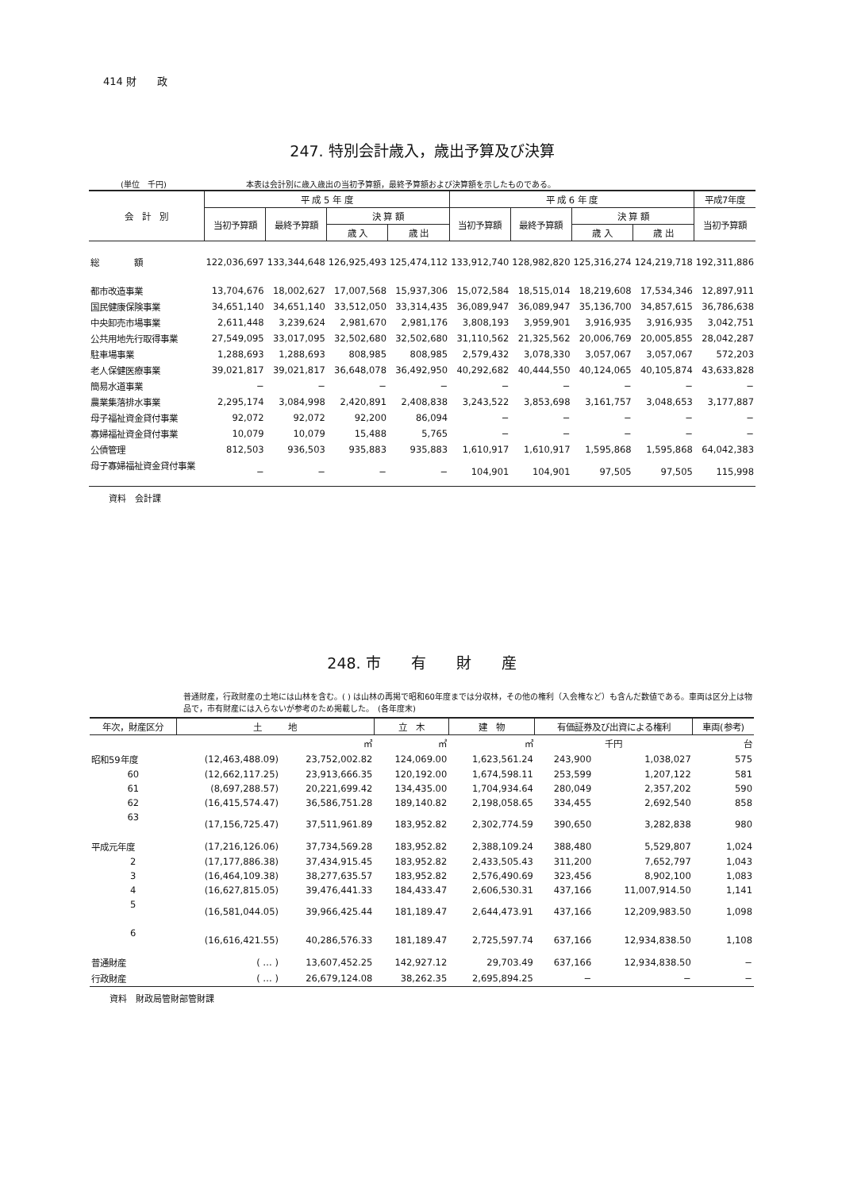414 財　　政
247. 特別会計歳入，歳出予算及び決算
(単位　千円) 本表は会計別に歳入歳出の当初予算額，最終予算額および決算額を示したものである。
| 会 計 別 | 平 成 5 年 度 | | | | 平 成 6 年 度 | | | | 平成7年度 |
| --- | --- | --- | --- | --- | --- | --- | --- | --- | --- |
| | 当初予算額 | 最終予算額 | 決 算 額 | | 当初予算額 | 最終予算額 | 決 算 額 | | 当初予算額 |
| | | | 歳 入 | 歳 出 | | | 歳 入 | 歳 出 | |
| 総 額 | 122,036,697 | 133,344,648 | 126,925,493 | 125,474,112 | 133,912,740 | 128,982,820 | 125,316,274 | 124,219,718 | 192,311,886 |
| 都市改造事業 | 13,704,676 | 18,002,627 | 17,007,568 | 15,937,306 | 15,072,584 | 18,515,014 | 18,219,608 | 17,534,346 | 12,897,911 |
| 国民健康保険事業 | 34,651,140 | 34,651,140 | 33,512,050 | 33,314,435 | 36,089,947 | 36,089,947 | 35,136,700 | 34,857,615 | 36,786,638 |
| 中央卸売市場事業 | 2,611,448 | 3,239,624 | 2,981,670 | 2,981,176 | 3,808,193 | 3,959,901 | 3,916,935 | 3,916,935 | 3,042,751 |
| 公共用地先行取得事業 | 27,549,095 | 33,017,095 | 32,502,680 | 32,502,680 | 31,110,562 | 21,325,562 | 20,006,769 | 20,005,855 | 28,042,287 |
| 駐車場事業 | 1,288,693 | 1,288,693 | 808,985 | 808,985 | 2,579,432 | 3,078,330 | 3,057,067 | 3,057,067 | 572,203 |
| 老人保健医療事業 | 39,021,817 | 39,021,817 | 36,648,078 | 36,492,950 | 40,292,682 | 40,444,550 | 40,124,065 | 40,105,874 | 43,633,828 |
| 簡易水道事業 | − | − | − | − | − | − | − | − | − |
| 農業集落排水事業 | 2,295,174 | 3,084,998 | 2,420,891 | 2,408,838 | 3,243,522 | 3,853,698 | 3,161,757 | 3,048,653 | 3,177,887 |
| 母子福祉資金貸付事業 | 92,072 | 92,072 | 92,200 | 86,094 | − | − | − | − | − |
| 寡婦福祉資金貸付事業 | 10,079 | 10,079 | 15,488 | 5,765 | − | − | − | − | − |
| 公債管理 | 812,503 | 936,503 | 935,883 | 935,883 | 1,610,917 | 1,610,917 | 1,595,868 | 1,595,868 | 64,042,383 |
| 母子寡婦福祉資金貸付事業 | − | − | − | − | 104,901 | 104,901 | 97,505 | 97,505 | 115,998 |
資料　会計課
248. 市　　有　　財　　産
普通財産，行政財産の土地には山林を含む。( ) は山林の再掲で昭和60年度までは分収林，その他の権利（入会権など）も含んだ数値である。車両は区分上は物品で，市有財産には入らないが参考のため掲載した。　(各年度末)
| 年次，財産区分 | 土 地 | | 立 木 | 建 物 | 有価証券及び出資による権利 | | 車両(参考) |
| --- | --- | --- | --- | --- | --- | --- | --- |
| | | ㎡ | ㎥ | ㎡ | 千円 | | 台 |
| 昭和59年度 | (12,463,488.09) | 23,752,002.82 | 124,069.00 | 1,623,561.24 | 243,900 | 1,038,027 | 575 |
| 60 | (12,662,117.25) | 23,913,666.35 | 120,192.00 | 1,674,598.11 | 253,599 | 1,207,122 | 581 |
| 61 | (8,697,288.57) | 20,221,699.42 | 134,435.00 | 1,704,934.64 | 280,049 | 2,357,202 | 590 |
| 62 | (16,415,574.47) | 36,586,751.28 | 189,140.82 | 2,198,058.65 | 334,455 | 2,692,540 | 858 |
| 63 | (17,156,725.47) | 37,511,961.89 | 183,952.82 | 2,302,774.59 | 390,650 | 3,282,838 | 980 |
| 平成元年度 | (17,216,126.06) | 37,734,569.28 | 183,952.82 | 2,388,109.24 | 388,480 | 5,529,807 | 1,024 |
| 2 | (17,177,886.38) | 37,434,915.45 | 183,952.82 | 2,433,505.43 | 311,200 | 7,652,797 | 1,043 |
| 3 | (16,464,109.38) | 38,277,635.57 | 183,952.82 | 2,576,490.69 | 323,456 | 8,902,100 | 1,083 |
| 4 | (16,627,815.05) | 39,476,441.33 | 184,433.47 | 2,606,530.31 | 437,166 | 11,007,914.50 | 1,141 |
| 5 | (16,581,044.05) | 39,966,425.44 | 181,189.47 | 2,644,473.91 | 437,166 | 12,209,983.50 | 1,098 |
| 6 | (16,616,421.55) | 40,286,576.33 | 181,189.47 | 2,725,597.74 | 637,166 | 12,934,838.50 | 1,108 |
| 普通財産 | ( … ) | 13,607,452.25 | 142,927.12 | 29,703.49 | 637,166 | 12,934,838.50 | − |
| 行政財産 | ( … ) | 26,679,124.08 | 38,262.35 | 2,695,894.25 | − | − | − |
資料　財政局管財部管財課